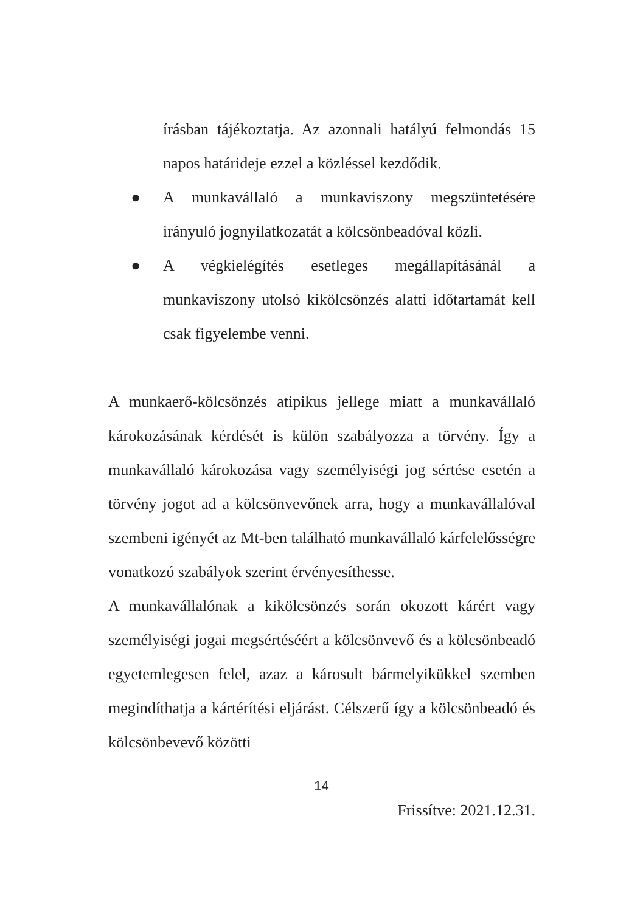írásban tájékoztatja. Az azonnali hatályú felmondás 15 napos határideje ezzel a közléssel kezdődik.
● A munkavállaló a munkaviszony megszüntetésére irányuló jognyilatkozatát a kölcsönbeadóval közli.
● A végkielégítés esetleges megállapításánál a munkaviszony utolsó kikölcsönzés alatti időtartamát kell csak figyelembe venni.
A munkaerő-kölcsönzés atipikus jellege miatt a munkavállaló károkozásának kérdését is külön szabályozza a törvény. Így a munkavállaló károkozása vagy személyiségi jog sértése esetén a törvény jogot ad a kölcsönvevőnek arra, hogy a munkavállalóval szembeni igényét az Mt-ben található munkavállaló kárfelelősségre vonatkozó szabályok szerint érvényesíthesse.
A munkavállalónak a kikölcsönzés során okozott kárért vagy személyiségi jogai megsértéséért a kölcsönvevő és a kölcsönbeadó egyetemlegesen felel, azaz a károsult bármelyikükkel szemben megindíthatja a kártérítési eljárást. Célszerű így a kölcsönbeadó és kölcsönbevevő közötti
14
Frissítve: 2021.12.31.